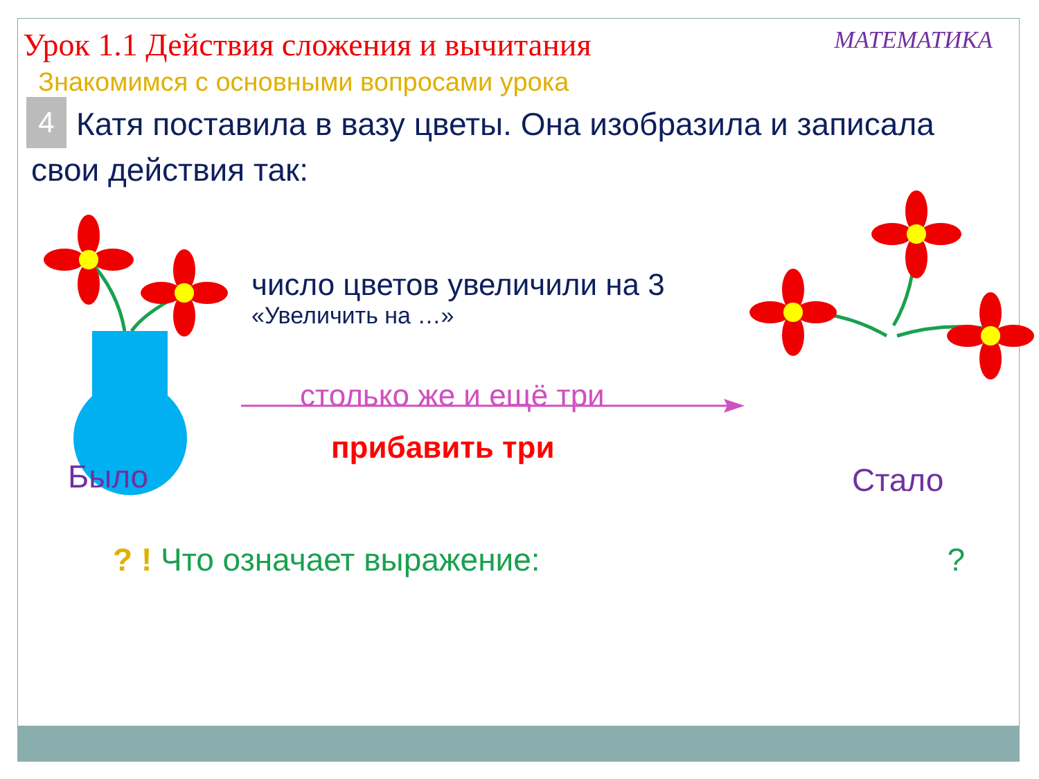Урок 1.1 Действия сложения и вычитания
МАТЕМАТИКА
Знакомимся с основными вопросами урока
4 Катя поставила в вазу цветы. Она изобразила и записала свои действия так:
число цветов увеличили на 3
«Увеличить на …»
столько же и ещё три
прибавить три
Было Стало
? ! Что означает выражение: ?